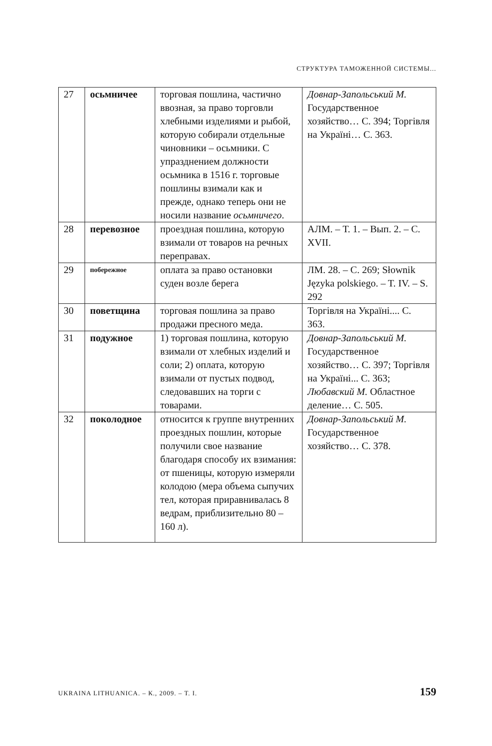СТРУКТУРА ТАМОЖЕННОЙ СИСТЕМЫ...
| 27 | осьмничее | торговая пошлина, частично ввозная, за право торговли хлебными изделиями и рыбой, которую собирали отдельные чиновники – осьмники. С упразднением должности осьмника в 1516 г. торговые пошлины взимали как и прежде, однако теперь они не носили название осьмничего . | Довнар-Запольський М. Государственное хозяйство… С. 394; Торгівля на Україні… С. 363. |
| 28 | перевозное | проездная пошлина, которую взимали от товаров на речных переправах. | АЛМ. – Т. 1. – Вып. 2. – С. XVII. |
| 29 | побережное | оплата за право остановки суден возле берега | ЛМ. 28. – С. 269; Słownik Języka polskiego. – T. IV. – S. 292 |
| 30 | поветщина | торговая пошлина за право продажи пресного меда. | Торгівля на Україні.... С. 363. |
| 31 | подужное | 1) торговая пошлина, которую взимали от хлебных изделий и соли; 2) оплата, которую взимали от пустых подвод, следовавших на торги с товарами. | Довнар-Запольський М. Государственное хозяйство… С. 397; Торгівля на Україні... С. 363; Любавский М. Областное деление… С. 505. |
| 32 | поколодное | относится к группе внутренних проездных пошлин, которые получили свое название благодаря способу их взимания: от пшеницы, которую измеряли колодою (мера объема сыпучих тел, которая приравнивалась 8 ведрам, приблизительно 80 – 160 л). | Довнар-Запольський М. Государственное хозяйство… С. 378. |
UKRAINA LITHUANICA. – К., 2009. – Т. I. 159